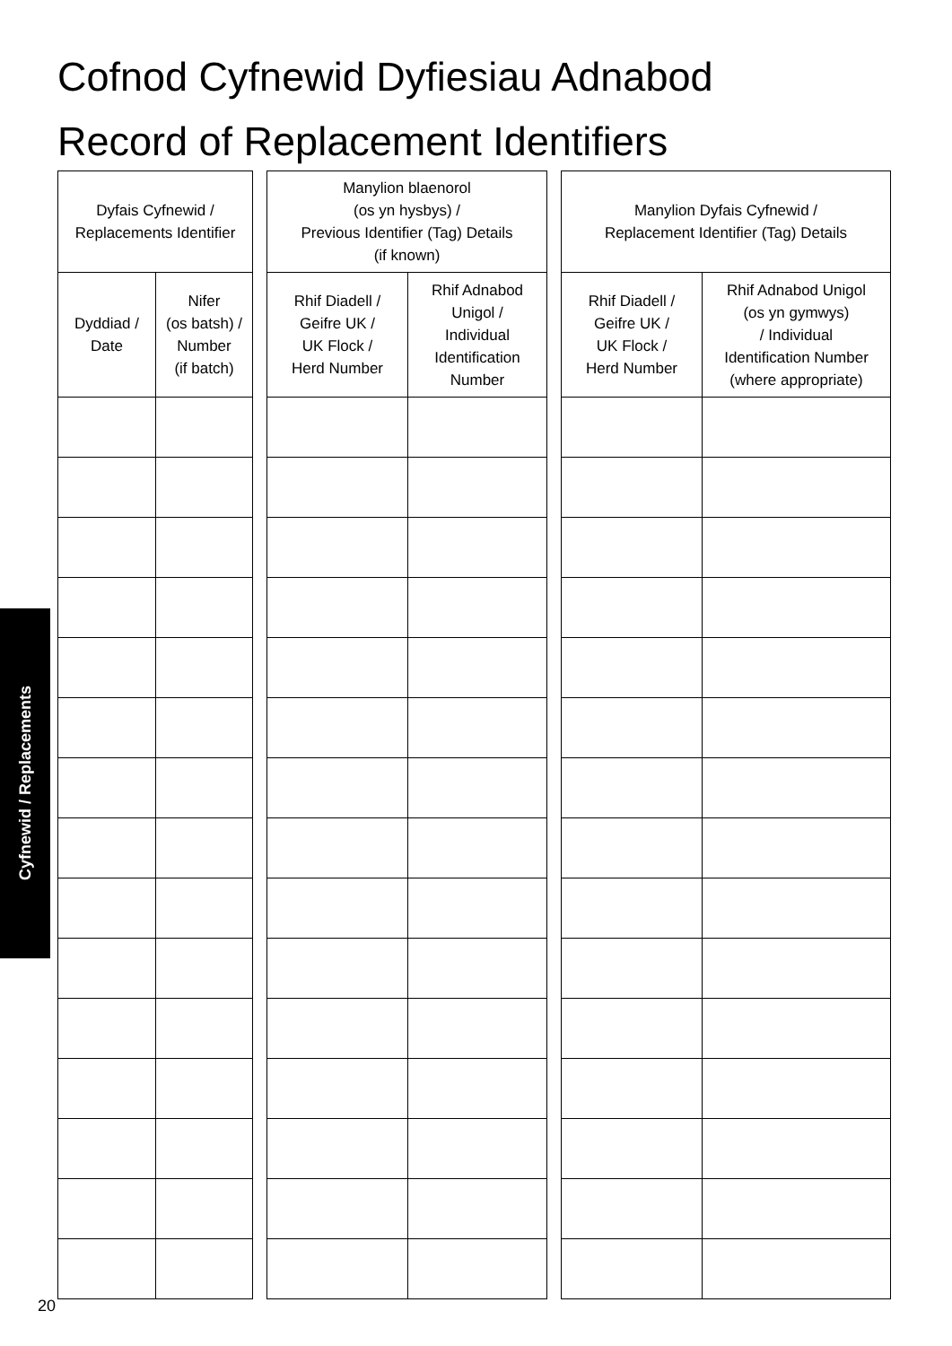Cofnod Cyfnewid Dyfiesiau Adnabod
Record of Replacement Identifiers
Cyfnewid / Replacements
| Dyfais Cyfnewid / Replacements Identifier | |
| --- | --- |
| Dyddiad / Date | Nifer (os batsh) / Number (if batch) |
| Manylion blaenorol (os yn hysbys) / Previous Identifier (Tag) Details (if known) | |
| --- | --- |
| Rhif Diadell / Geifre UK / UK Flock / Herd Number | Rhif Adnabod Unigol / Individual Identification Number |
| Manylion Dyfais Cyfnewid / Replacement Identifier (Tag) Details | |
| --- | --- |
| Rhif Diadell / Geifre UK / UK Flock / Herd Number | Rhif Adnabod Unigol (os yn gymwys) / Individual Identification Number (where appropriate) |
20